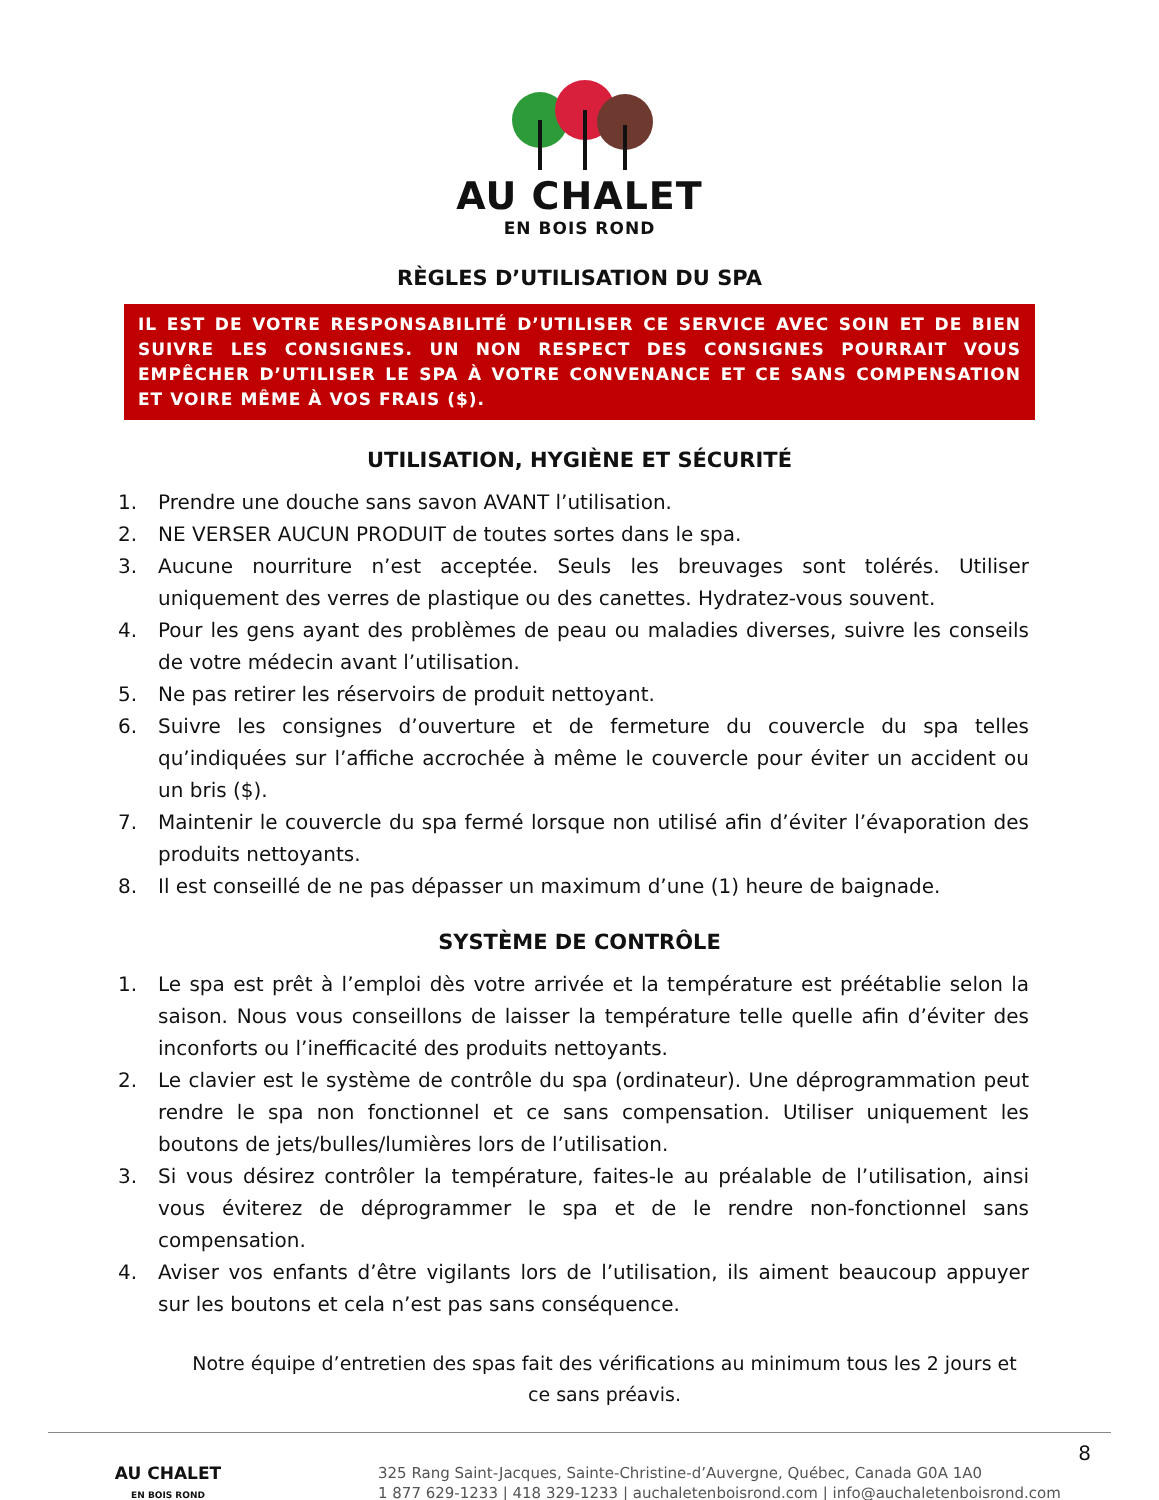AU CHALET
EN BOIS ROND
RÈGLES D’UTILISATION DU SPA
IL EST DE VOTRE RESPONSABILITÉ D’UTILISER CE SERVICE AVEC SOIN ET DE BIEN SUIVRE LES CONSIGNES. UN NON RESPECT DES CONSIGNES POURRAIT VOUS EMPÊCHER D’UTILISER LE SPA À VOTRE CONVENANCE ET CE SANS COMPENSATION ET VOIRE MÊME À VOS FRAIS ($).
UTILISATION, HYGIÈNE ET SÉCURITÉ
1. Prendre une douche sans savon AVANT l’utilisation.
2. NE VERSER AUCUN PRODUIT de toutes sortes dans le spa.
3. Aucune nourriture n’est acceptée. Seuls les breuvages sont tolérés. Utiliser uniquement des verres de plastique ou des canettes. Hydratez-vous souvent.
4. Pour les gens ayant des problèmes de peau ou maladies diverses, suivre les conseils de votre médecin avant l’utilisation.
5. Ne pas retirer les réservoirs de produit nettoyant.
6. Suivre les consignes d’ouverture et de fermeture du couvercle du spa telles qu’indiquées sur l’affiche accrochée à même le couvercle pour éviter un accident ou un bris ($).
7. Maintenir le couvercle du spa fermé lorsque non utilisé afin d’éviter l’évaporation des produits nettoyants.
8. Il est conseillé de ne pas dépasser un maximum d’une (1) heure de baignade.
SYSTÈME DE CONTRÔLE
1. Le spa est prêt à l’emploi dès votre arrivée et la température est préétablie selon la saison. Nous vous conseillons de laisser la température telle quelle afin d’éviter des inconforts ou l’inefficacité des produits nettoyants.
2. Le clavier est le système de contrôle du spa (ordinateur). Une déprogrammation peut rendre le spa non fonctionnel et ce sans compensation. Utiliser uniquement les boutons de jets/bulles/lumières lors de l’utilisation.
3. Si vous désirez contrôler la température, faites-le au préalable de l’utilisation, ainsi vous éviterez de déprogrammer le spa et de le rendre non-fonctionnel sans compensation.
4. Aviser vos enfants d’être vigilants lors de l’utilisation, ils aiment beaucoup appuyer sur les boutons et cela n’est pas sans conséquence.
Notre équipe d’entretien des spas fait des vérifications au minimum tous les 2 jours et ce sans préavis.
AU CHALET
EN BOIS ROND
8
325 Rang Saint-Jacques, Sainte-Christine-d’Auvergne, Québec, Canada G0A 1A0
1 877 629-1233 | 418 329-1233 | auchaletenboisrond.com | info@auchaletenboisrond.com